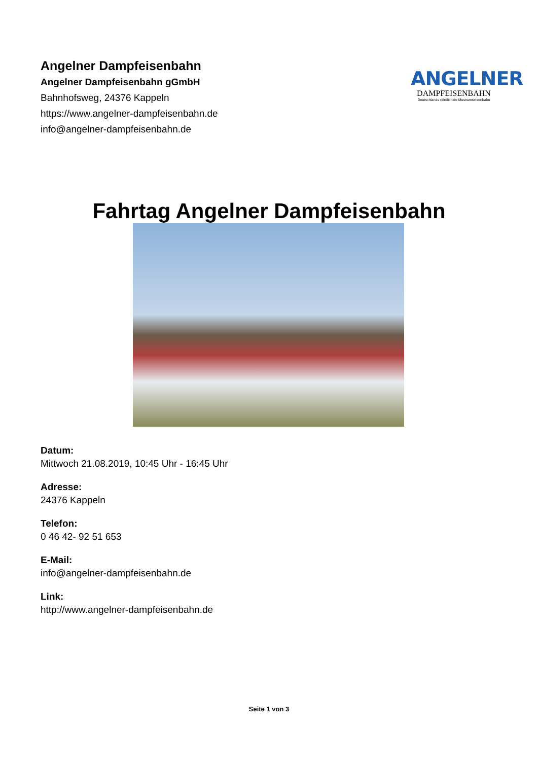Angelner Dampfeisenbahn
Angelner Dampfeisenbahn gGmbH
Bahnhofsweg, 24376 Kappeln
https://www.angelner-dampfeisenbahn.de
info@angelner-dampfeisenbahn.de
ANGELNER
DAMPFEISENBAHN
Deutschlands nördlichste Museumseisenbahn
Fahrtag Angelner Dampfeisenbahn
Datum:
Mittwoch 21.08.2019, 10:45 Uhr - 16:45 Uhr
Adresse:
24376 Kappeln
Telefon:
0 46 42- 92 51 653
E-Mail:
info@angelner-dampfeisenbahn.de
Link:
http://www.angelner-dampfeisenbahn.de
Seite 1 von 3